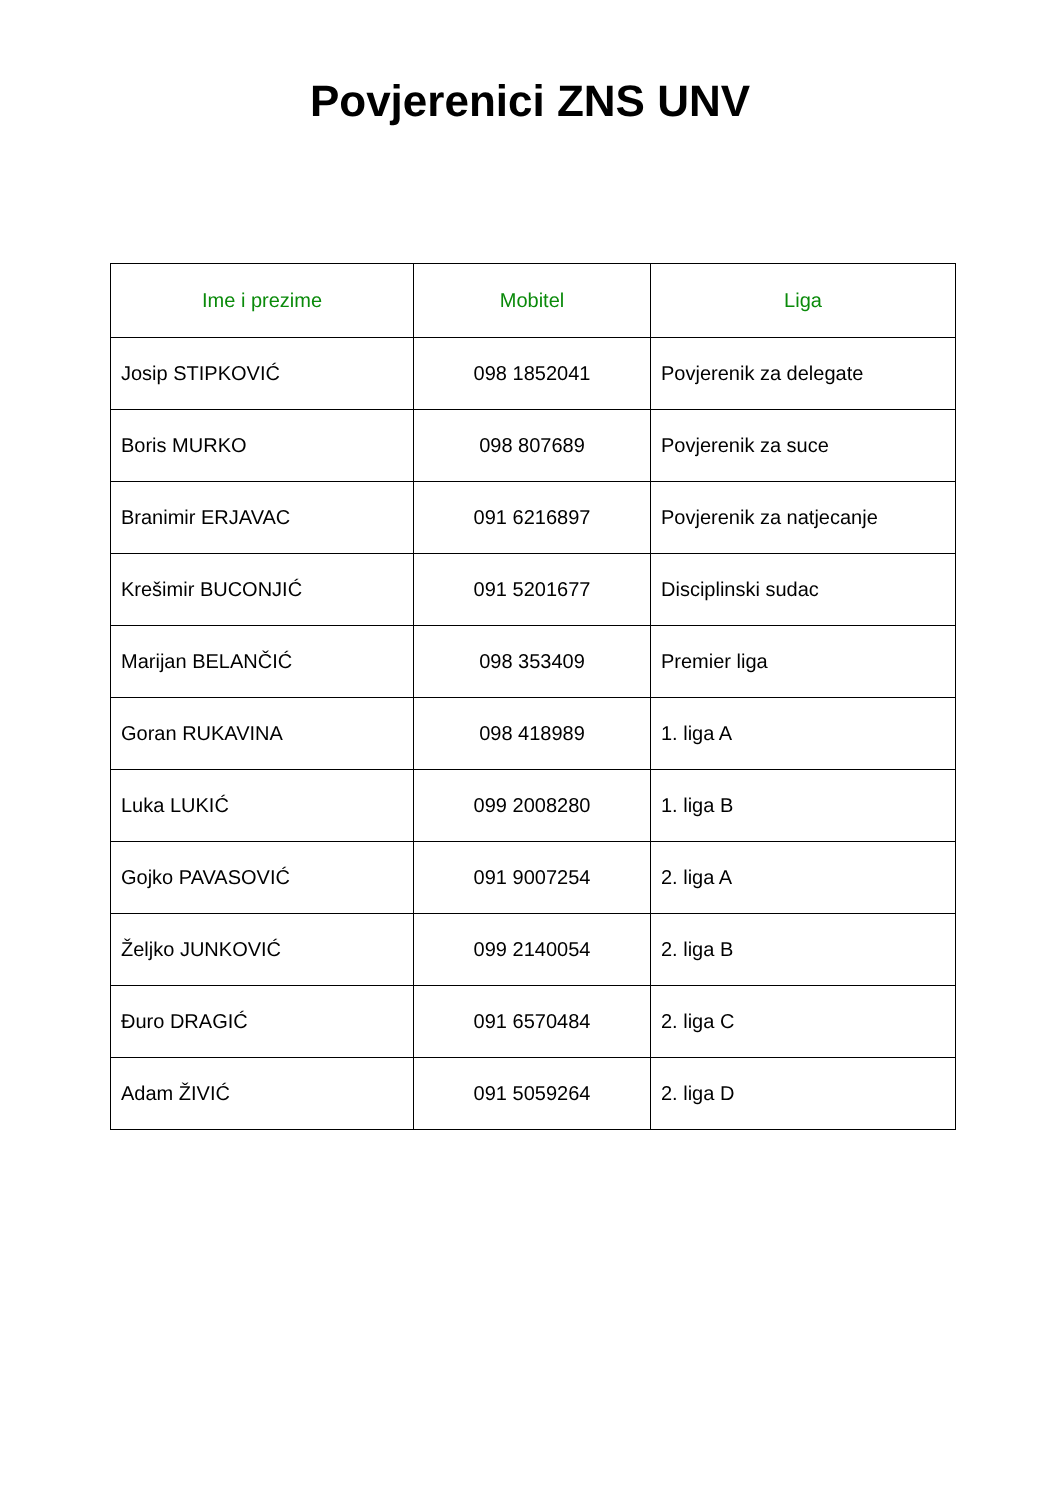Povjerenici ZNS UNV
| Ime i prezime | Mobitel | Liga |
| --- | --- | --- |
| Josip STIPKOVIĆ | 098 1852041 | Povjerenik za delegate |
| Boris MURKO | 098 807689 | Povjerenik za suce |
| Branimir ERJAVAC | 091 6216897 | Povjerenik za natjecanje |
| Krešimir BUCONJIĆ | 091 5201677 | Disciplinski sudac |
| Marijan BELANČIĆ | 098 353409 | Premier liga |
| Goran RUKAVINA | 098 418989 | 1. liga A |
| Luka LUKIĆ | 099 2008280 | 1. liga B |
| Gojko PAVASOVIĆ | 091 9007254 | 2. liga A |
| Željko JUNKOVIĆ | 099 2140054 | 2. liga B |
| Đuro DRAGIĆ | 091 6570484 | 2. liga C |
| Adam ŽIVIĆ | 091 5059264 | 2. liga D |